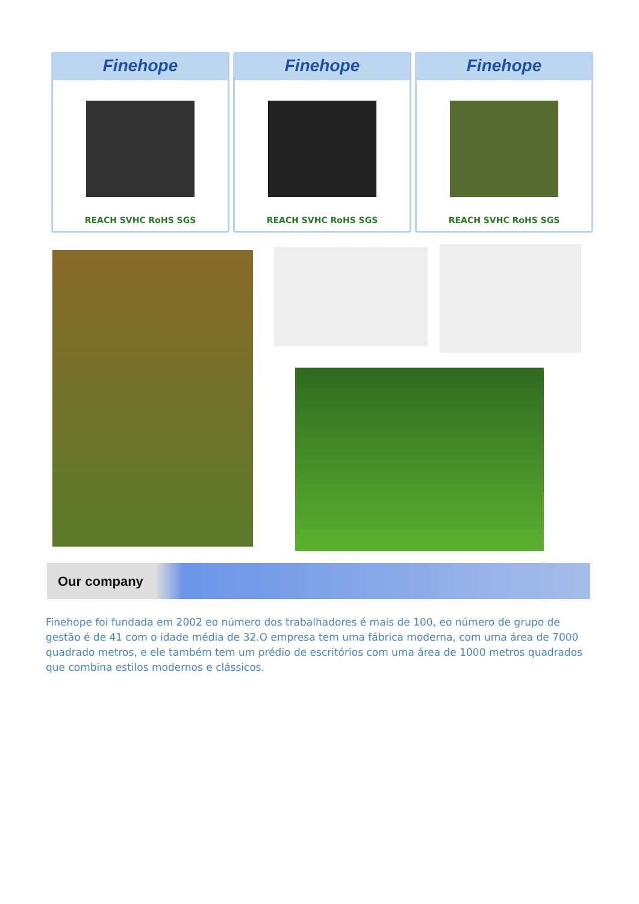Finehope
REACH SVHC RoHS SGS
Finehope
REACH SVHC RoHS SGS
Finehope
REACH SVHC RoHS SGS
Our company
Finehope foi fundada em 2002 eo número dos trabalhadores é mais de 100, eo número de grupo de gestão é de 41 com o idade média de 32.O empresa tem uma fábrica moderna, com uma área de 7000 quadrado metros, e ele também tem um prédio de escritórios com uma área de 1000 metros quadrados que combina estilos modernos e clássicos.